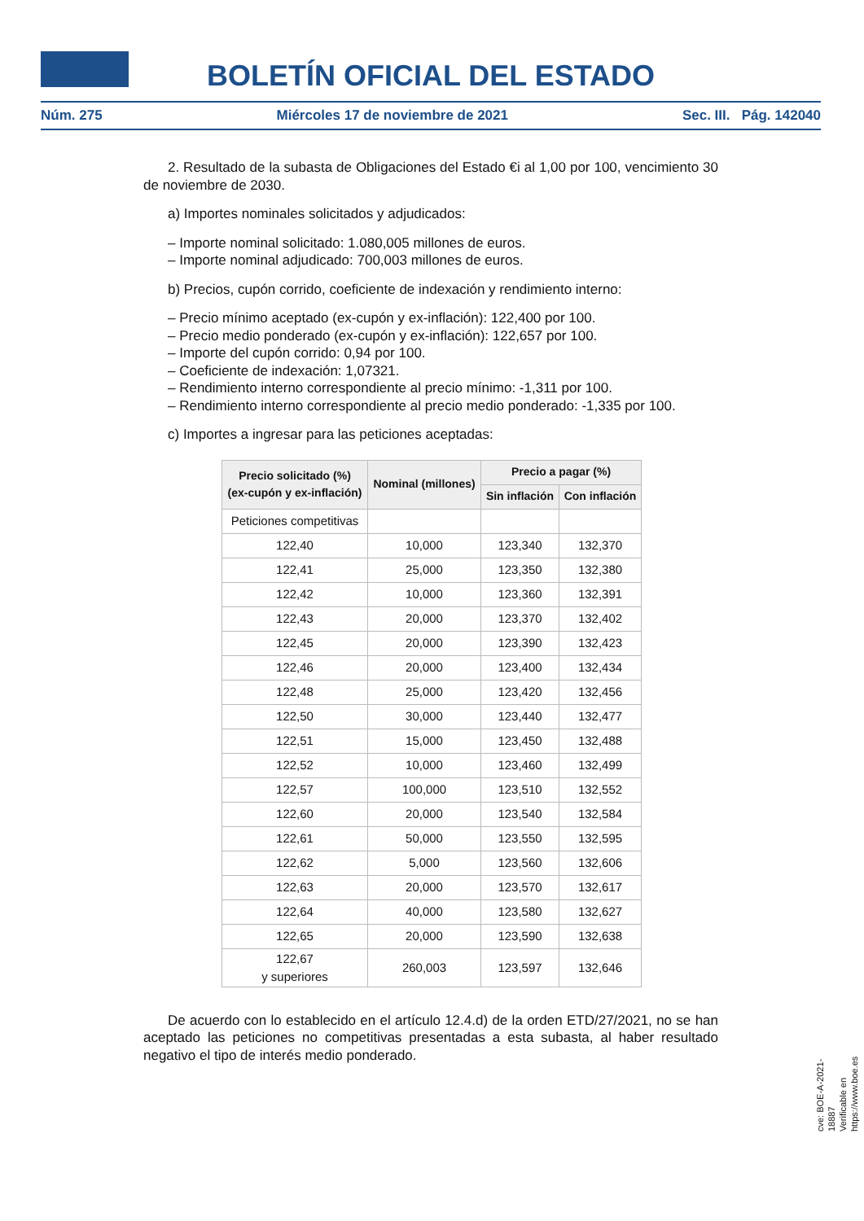BOLETÍN OFICIAL DEL ESTADO
Núm. 275 Miércoles 17 de noviembre de 2021 Sec. III. Pág. 142040
2. Resultado de la subasta de Obligaciones del Estado €i al 1,00 por 100, vencimiento 30 de noviembre de 2030.
a) Importes nominales solicitados y adjudicados:
– Importe nominal solicitado: 1.080,005 millones de euros.
– Importe nominal adjudicado: 700,003 millones de euros.
b) Precios, cupón corrido, coeficiente de indexación y rendimiento interno:
– Precio mínimo aceptado (ex-cupón y ex-inflación): 122,400 por 100.
– Precio medio ponderado (ex-cupón y ex-inflación): 122,657 por 100.
– Importe del cupón corrido: 0,94 por 100.
– Coeficiente de indexación: 1,07321.
– Rendimiento interno correspondiente al precio mínimo: -1,311 por 100.
– Rendimiento interno correspondiente al precio medio ponderado: -1,335 por 100.
c) Importes a ingresar para las peticiones aceptadas:
| Precio solicitado (%) (ex-cupón y ex-inflación) | Nominal (millones) | Precio a pagar (%) | |
| --- | --- | --- | --- |
| | | Sin inflación | Con inflación |
| Peticiones competitivas | | | |
| 122,40 | 10,000 | 123,340 | 132,370 |
| 122,41 | 25,000 | 123,350 | 132,380 |
| 122,42 | 10,000 | 123,360 | 132,391 |
| 122,43 | 20,000 | 123,370 | 132,402 |
| 122,45 | 20,000 | 123,390 | 132,423 |
| 122,46 | 20,000 | 123,400 | 132,434 |
| 122,48 | 25,000 | 123,420 | 132,456 |
| 122,50 | 30,000 | 123,440 | 132,477 |
| 122,51 | 15,000 | 123,450 | 132,488 |
| 122,52 | 10,000 | 123,460 | 132,499 |
| 122,57 | 100,000 | 123,510 | 132,552 |
| 122,60 | 20,000 | 123,540 | 132,584 |
| 122,61 | 50,000 | 123,550 | 132,595 |
| 122,62 | 5,000 | 123,560 | 132,606 |
| 122,63 | 20,000 | 123,570 | 132,617 |
| 122,64 | 40,000 | 123,580 | 132,627 |
| 122,65 | 20,000 | 123,590 | 132,638 |
| 122,67 y superiores | 260,003 | 123,597 | 132,646 |
De acuerdo con lo establecido en el artículo 12.4.d) de la orden ETD/27/2021, no se han aceptado las peticiones no competitivas presentadas a esta subasta, al haber resultado negativo el tipo de interés medio ponderado.
cve: BOE-A-2021-18887
Verificable en https://www.boe.es